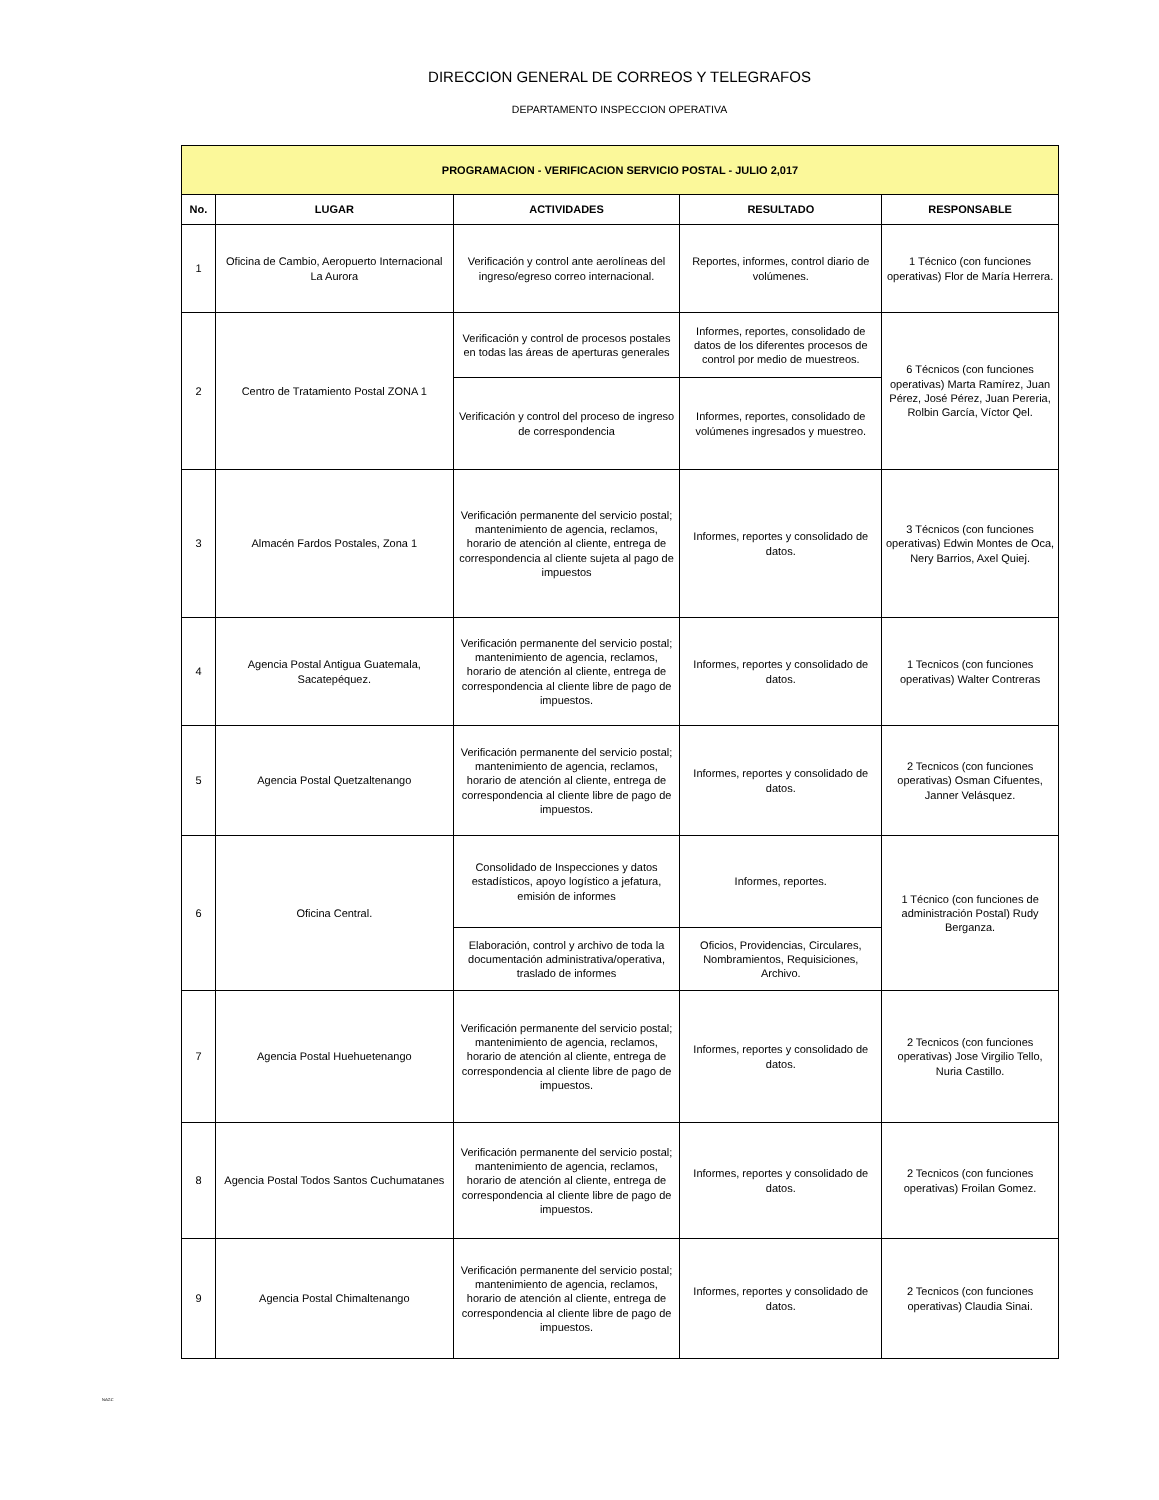DIRECCION GENERAL DE CORREOS Y TELEGRAFOS
DEPARTAMENTO INSPECCION OPERATIVA
| PROGRAMACION - VERIFICACION SERVICIO POSTAL - JULIO 2,017 | | | | |
| --- | --- | --- | --- | --- |
| No. | LUGAR | ACTIVIDADES | RESULTADO | RESPONSABLE |
| 1 | Oficina de Cambio, Aeropuerto Internacional La Aurora | Verificación y control ante aerolíneas del ingreso/egreso correo internacional. | Reportes, informes, control diario de volúmenes. | 1 Técnico (con funciones operativas) Flor de María Herrera. |
| 2 | Centro de Tratamiento Postal ZONA 1 | Verificación y control de procesos postales en todas las áreas de aperturas generales | Informes, reportes, consolidado de datos de los diferentes procesos de control por medio de muestreos. | 6 Técnicos (con funciones operativas) Marta Ramírez, Juan Pérez, José Pérez, Juan Pereria, Rolbin García, Víctor Qel. |
| | | Verificación y control del proceso de ingreso de correspondencia | Informes, reportes, consolidado de volúmenes ingresados y muestreo. | |
| 3 | Almacén Fardos Postales, Zona 1 | Verificación permanente del servicio postal; mantenimiento de agencia, reclamos, horario de atención al cliente, entrega de correspondencia al cliente sujeta al pago de impuestos | Informes, reportes y consolidado de datos. | 3 Técnicos (con funciones operativas) Edwin Montes de Oca, Nery Barrios, Axel Quiej. |
| 4 | Agencia Postal Antigua Guatemala, Sacatepéquez. | Verificación permanente del servicio postal; mantenimiento de agencia, reclamos, horario de atención al cliente, entrega de correspondencia al cliente libre de pago de impuestos. | Informes, reportes y consolidado de datos. | 1 Tecnicos (con funciones operativas) Walter Contreras |
| 5 | Agencia Postal Quetzaltenango | Verificación permanente del servicio postal; mantenimiento de agencia, reclamos, horario de atención al cliente, entrega de correspondencia al cliente libre de pago de impuestos. | Informes, reportes y consolidado de datos. | 2 Tecnicos (con funciones operativas) Osman Cifuentes, Janner Velásquez. |
| 6 | Oficina Central. | Consolidado de Inspecciones y datos estadísticos, apoyo logístico a jefatura, emisión de informes | Informes, reportes. | 1 Técnico (con funciones de administración Postal) Rudy Berganza. |
| | | Elaboración, control y archivo de toda la documentación administrativa/operativa, traslado de informes | Oficios, Providencias, Circulares, Nombramientos, Requisiciones, Archivo. | |
| 7 | Agencia Postal Huehuetenango | Verificación permanente del servicio postal; mantenimiento de agencia, reclamos, horario de atención al cliente, entrega de correspondencia al cliente libre de pago de impuestos. | Informes, reportes y consolidado de datos. | 2 Tecnicos (con funciones operativas) Jose Virgilio Tello, Nuria Castillo. |
| 8 | Agencia Postal Todos Santos Cuchumatanes | Verificación permanente del servicio postal; mantenimiento de agencia, reclamos, horario de atención al cliente, entrega de correspondencia al cliente libre de pago de impuestos. | Informes, reportes y consolidado de datos. | 2 Tecnicos (con funciones operativas) Froilan Gomez. |
| 9 | Agencia Postal Chimaltenango | Verificación permanente del servicio postal; mantenimiento de agencia, reclamos, horario de atención al cliente, entrega de correspondencia al cliente libre de pago de impuestos. | Informes, reportes y consolidado de datos. | 2 Tecnicos (con funciones operativas) Claudia Sinai. |
NAGC